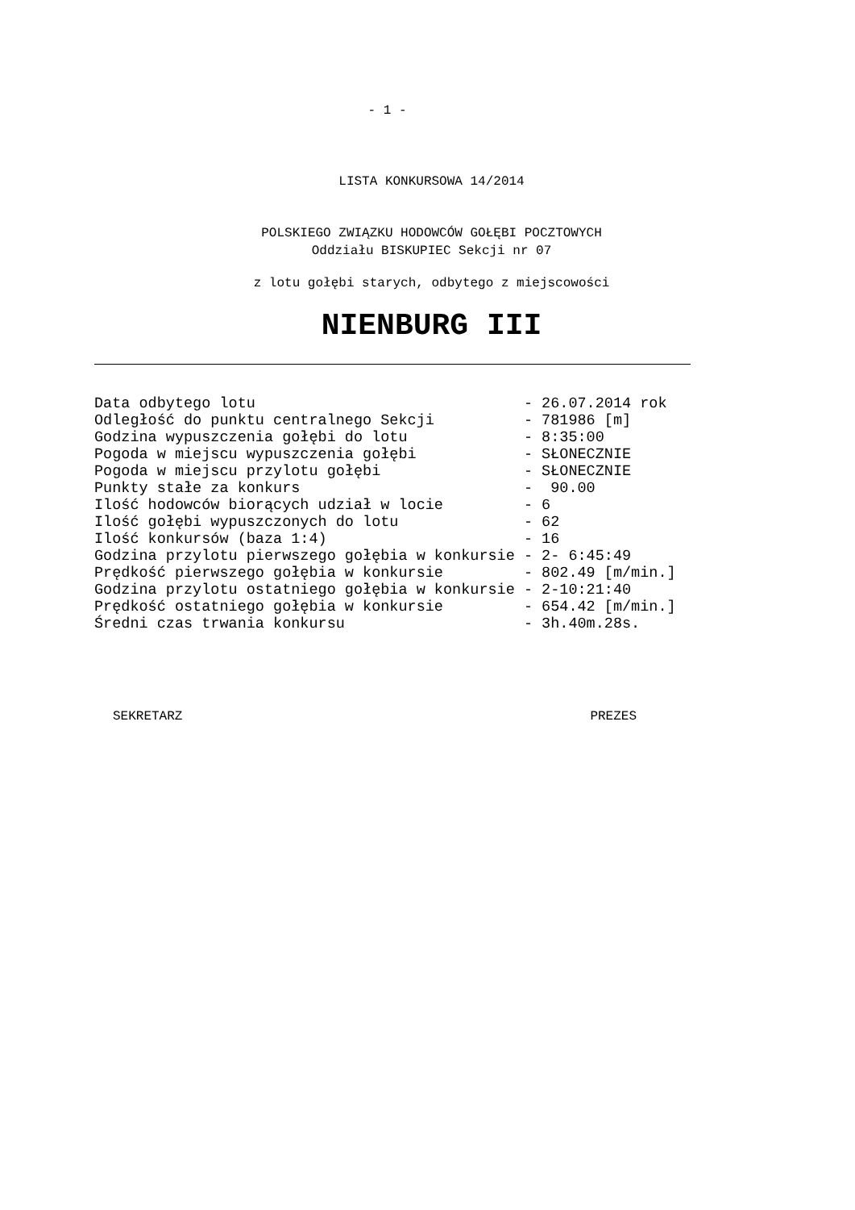- 1 -
LISTA KONKURSOWA 14/2014
POLSKIEGO ZWIĄZKU HODOWCÓW GOŁĘBI POCZTOWYCH
Oddziału BISKUPIEC Sekcji nr 07
z lotu gołębi starych, odbytego z miejscowości
NIENBURG III
Data odbytego lotu                              - 26.07.2014 rok
Odległość do punktu centralnego Sekcji          - 781986 [m]
Godzina wypuszczenia gołębi do lotu             - 8:35:00
Pogoda w miejscu wypuszczenia gołębi            - SŁONECZNIE
Pogoda w miejscu przylotu gołębi                - SŁONECZNIE
Punkty stałe za konkurs                         -  90.00
Ilość hodowców biorących udział w locie         - 6
Ilość gołębi wypuszczonych do lotu              - 62
Ilość konkursów (baza 1:4)                      - 16
Godzina przylotu pierwszego gołębia w konkursie - 2- 6:45:49
Prędkość pierwszego gołębia w konkursie         - 802.49 [m/min.]
Godzina przylotu ostatniego gołębia w konkursie - 2-10:21:40
Prędkość ostatniego gołębia w konkursie         - 654.42 [m/min.]
Średni czas trwania konkursu                    - 3h.40m.28s.
SEKRETARZ PREZES